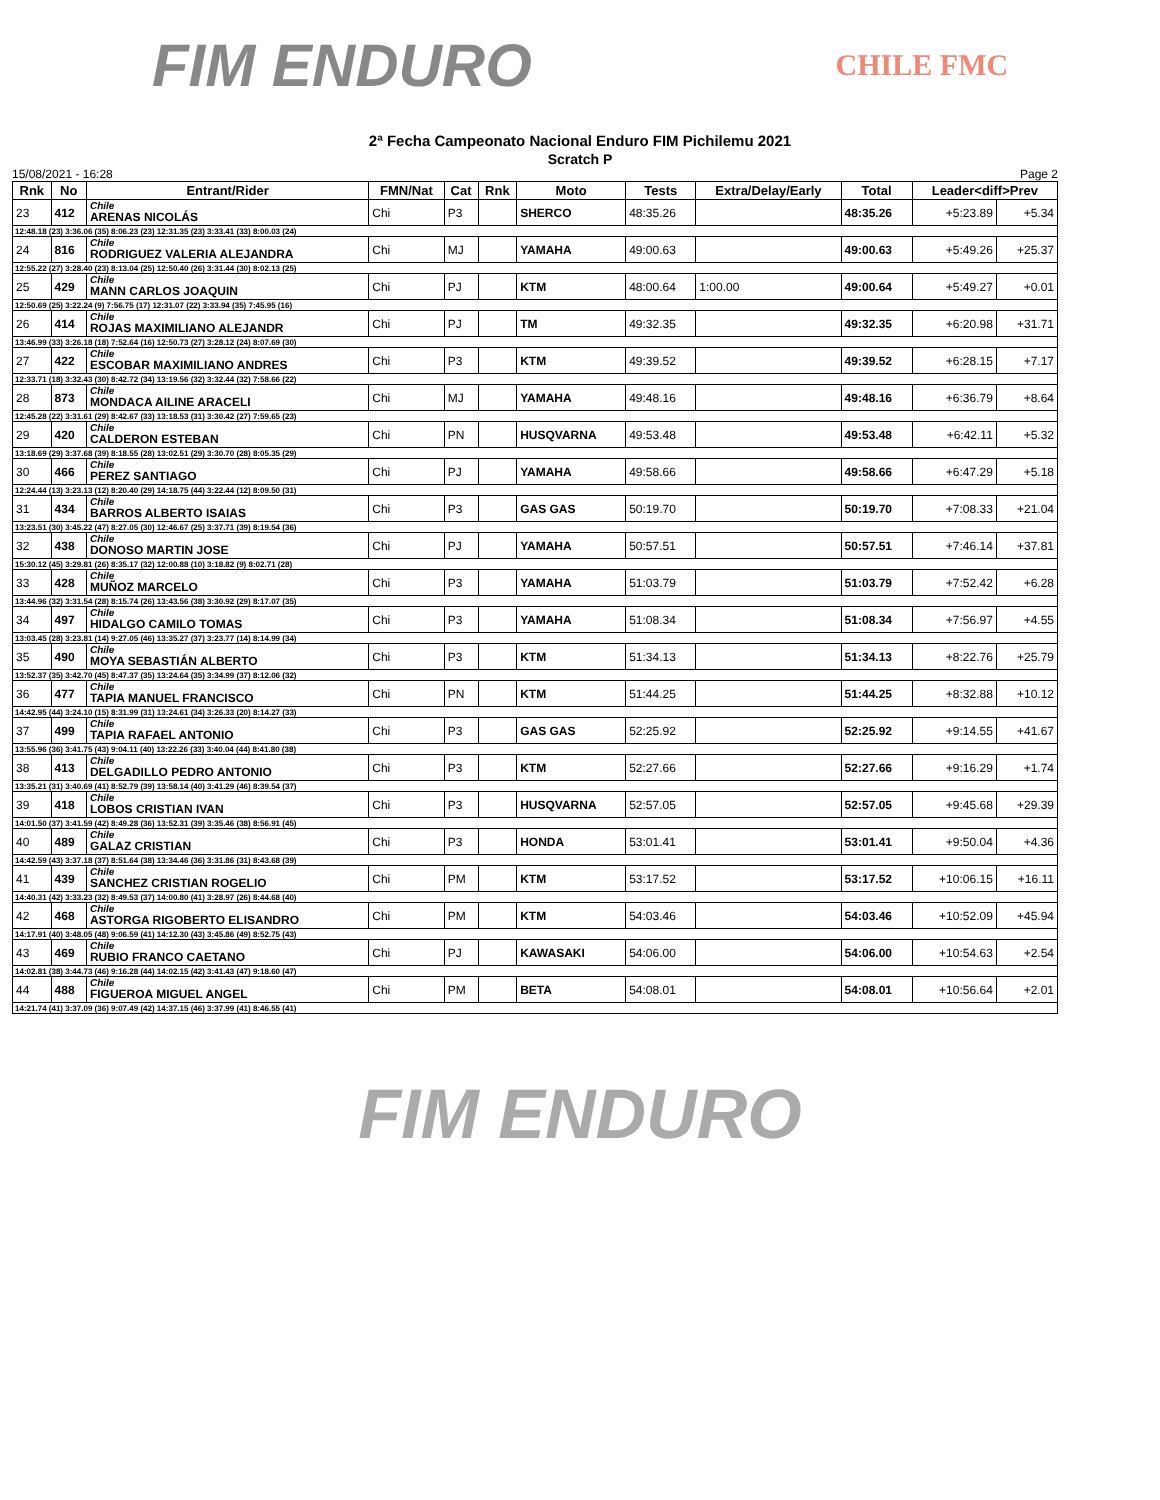FIM ENDURO
CHILE FMC
2ª Fecha Campeonato Nacional Enduro FIM Pichilemu 2021
Scratch P
15/08/2021 - 16:28 Page 2
| Rnk | No | Entrant/Rider | FMN/Nat | Cat | Rnk | Moto | Tests | Extra/Delay/Early | Total | Leader<diff>Prev | |
| --- | --- | --- | --- | --- | --- | --- | --- | --- | --- | --- | --- |
| 23 | 412 | Chile ARENAS NICOLÁS | Chi | P3 | | SHERCO | 48:35.26 | | 48:35.26 | +5:23.89 | +5.34 |
| 12:48.18 (23) 3:36.06 (35) 8:06.23 (23) 12:31.35 (23) 3:33.41 (33) 8:00.03 (24) | | | | | | | | | | | |
| 24 | 816 | Chile RODRIGUEZ VALERIA ALEJANDRA | Chi | MJ | | YAMAHA | 49:00.63 | | 49:00.63 | +5:49.26 | +25.37 |
| 12:55.22 (27) 3:28.40 (23) 8:13.04 (25) 12:50.40 (26) 3:31.44 (30) 8:02.13 (25) | | | | | | | | | | | |
| 25 | 429 | Chile MANN CARLOS JOAQUIN | Chi | PJ | | KTM | 48:00.64 | 1:00.00 | 49:00.64 | +5:49.27 | +0.01 |
| 12:50.69 (25) 3:22.24 (9) 7:56.75 (17) 12:31.07 (22) 3:33.94 (35) 7:45.95 (16) | | | | | | | | | | | |
| 26 | 414 | Chile ROJAS MAXIMILIANO ALEJANDR | Chi | PJ | | TM | 49:32.35 | | 49:32.35 | +6:20.98 | +31.71 |
| 13:46.99 (33) 3:26.18 (18) 7:52.64 (16) 12:50.73 (27) 3:28.12 (24) 8:07.69 (30) | | | | | | | | | | | |
| 27 | 422 | Chile ESCOBAR MAXIMILIANO ANDRES | Chi | P3 | | KTM | 49:39.52 | | 49:39.52 | +6:28.15 | +7.17 |
| 12:33.71 (18) 3:32.43 (30) 8:42.72 (34) 13:19.56 (32) 3:32.44 (32) 7:58.66 (22) | | | | | | | | | | | |
| 28 | 873 | Chile MONDACA AILINE ARACELI | Chi | MJ | | YAMAHA | 49:48.16 | | 49:48.16 | +6:36.79 | +8.64 |
| 12:45.28 (22) 3:31.61 (29) 8:42.67 (33) 13:18.53 (31) 3:30.42 (27) 7:59.65 (23) | | | | | | | | | | | |
| 29 | 420 | Chile CALDERON ESTEBAN | Chi | PN | | HUSQVARNA | 49:53.48 | | 49:53.48 | +6:42.11 | +5.32 |
| 13:18.69 (29) 3:37.68 (39) 8:18.55 (28) 13:02.51 (29) 3:30.70 (28) 8:05.35 (29) | | | | | | | | | | | |
| 30 | 466 | Chile PEREZ SANTIAGO | Chi | PJ | | YAMAHA | 49:58.66 | | 49:58.66 | +6:47.29 | +5.18 |
| 12:24.44 (13) 3:23.13 (12) 8:20.40 (29) 14:18.75 (44) 3:22.44 (12) 8:09.50 (31) | | | | | | | | | | | |
| 31 | 434 | Chile BARROS ALBERTO ISAIAS | Chi | P3 | | GAS GAS | 50:19.70 | | 50:19.70 | +7:08.33 | +21.04 |
| 13:23.51 (30) 3:45.22 (47) 8:27.05 (30) 12:46.67 (25) 3:37.71 (39) 8:19.54 (36) | | | | | | | | | | | |
| 32 | 438 | Chile DONOSO MARTIN JOSE | Chi | PJ | | YAMAHA | 50:57.51 | | 50:57.51 | +7:46.14 | +37.81 |
| 15:30.12 (45) 3:29.81 (26) 8:35.17 (32) 12:00.88 (10) 3:18.82 (9) 8:02.71 (28) | | | | | | | | | | | |
| 33 | 428 | Chile MUÑOZ MARCELO | Chi | P3 | | YAMAHA | 51:03.79 | | 51:03.79 | +7:52.42 | +6.28 |
| 13:44.96 (32) 3:31.54 (28) 8:15.74 (26) 13:43.56 (38) 3:30.92 (29) 8:17.07 (35) | | | | | | | | | | | |
| 34 | 497 | Chile HIDALGO CAMILO TOMAS | Chi | P3 | | YAMAHA | 51:08.34 | | 51:08.34 | +7:56.97 | +4.55 |
| 13:03.45 (28) 3:23.81 (14) 9:27.05 (46) 13:35.27 (37) 3:23.77 (14) 8:14.99 (34) | | | | | | | | | | | |
| 35 | 490 | Chile MOYA SEBASTIÁN ALBERTO | Chi | P3 | | KTM | 51:34.13 | | 51:34.13 | +8:22.76 | +25.79 |
| 13:52.37 (35) 3:42.70 (45) 8:47.37 (35) 13:24.64 (35) 3:34.99 (37) 8:12.06 (32) | | | | | | | | | | | |
| 36 | 477 | Chile TAPIA MANUEL FRANCISCO | Chi | PN | | KTM | 51:44.25 | | 51:44.25 | +8:32.88 | +10.12 |
| 14:42.95 (44) 3:24.10 (15) 8:31.99 (31) 13:24.61 (34) 3:26.33 (20) 8:14.27 (33) | | | | | | | | | | | |
| 37 | 499 | Chile TAPIA RAFAEL ANTONIO | Chi | P3 | | GAS GAS | 52:25.92 | | 52:25.92 | +9:14.55 | +41.67 |
| 13:55.96 (36) 3:41.75 (43) 9:04.11 (40) 13:22.26 (33) 3:40.04 (44) 8:41.80 (38) | | | | | | | | | | | |
| 38 | 413 | Chile DELGADILLO PEDRO ANTONIO | Chi | P3 | | KTM | 52:27.66 | | 52:27.66 | +9:16.29 | +1.74 |
| 13:35.21 (31) 3:40.69 (41) 8:52.79 (39) 13:58.14 (40) 3:41.29 (46) 8:39.54 (37) | | | | | | | | | | | |
| 39 | 418 | Chile LOBOS CRISTIAN IVAN | Chi | P3 | | HUSQVARNA | 52:57.05 | | 52:57.05 | +9:45.68 | +29.39 |
| 14:01.50 (37) 3:41.59 (42) 8:49.28 (36) 13:52.31 (39) 3:35.46 (38) 8:56.91 (45) | | | | | | | | | | | |
| 40 | 489 | Chile GALAZ CRISTIAN | Chi | P3 | | HONDA | 53:01.41 | | 53:01.41 | +9:50.04 | +4.36 |
| 14:42.59 (43) 3:37.18 (37) 8:51.64 (38) 13:34.46 (36) 3:31.86 (31) 8:43.68 (39) | | | | | | | | | | | |
| 41 | 439 | Chile SANCHEZ CRISTIAN ROGELIO | Chi | PM | | KTM | 53:17.52 | | 53:17.52 | +10:06.15 | +16.11 |
| 14:40.31 (42) 3:33.23 (32) 8:49.53 (37) 14:00.80 (41) 3:28.97 (26) 8:44.68 (40) | | | | | | | | | | | |
| 42 | 468 | Chile ASTORGA RIGOBERTO ELISANDRO | Chi | PM | | KTM | 54:03.46 | | 54:03.46 | +10:52.09 | +45.94 |
| 14:17.91 (40) 3:48.05 (48) 9:06.59 (41) 14:12.30 (43) 3:45.86 (49) 8:52.75 (43) | | | | | | | | | | | |
| 43 | 469 | Chile RUBIO FRANCO CAETANO | Chi | PJ | | KAWASAKI | 54:06.00 | | 54:06.00 | +10:54.63 | +2.54 |
| 14:02.81 (38) 3:44.73 (46) 9:16.28 (44) 14:02.15 (42) 3:41.43 (47) 9:18.60 (47) | | | | | | | | | | | |
| 44 | 488 | Chile FIGUEROA MIGUEL ANGEL | Chi | PM | | BETA | 54:08.01 | | 54:08.01 | +10:56.64 | +2.01 |
| 14:21.74 (41) 3:37.09 (36) 9:07.49 (42) 14:37.15 (46) 3:37.99 (41) 8:46.55 (41) | | | | | | | | | | | |
FIM ENDURO